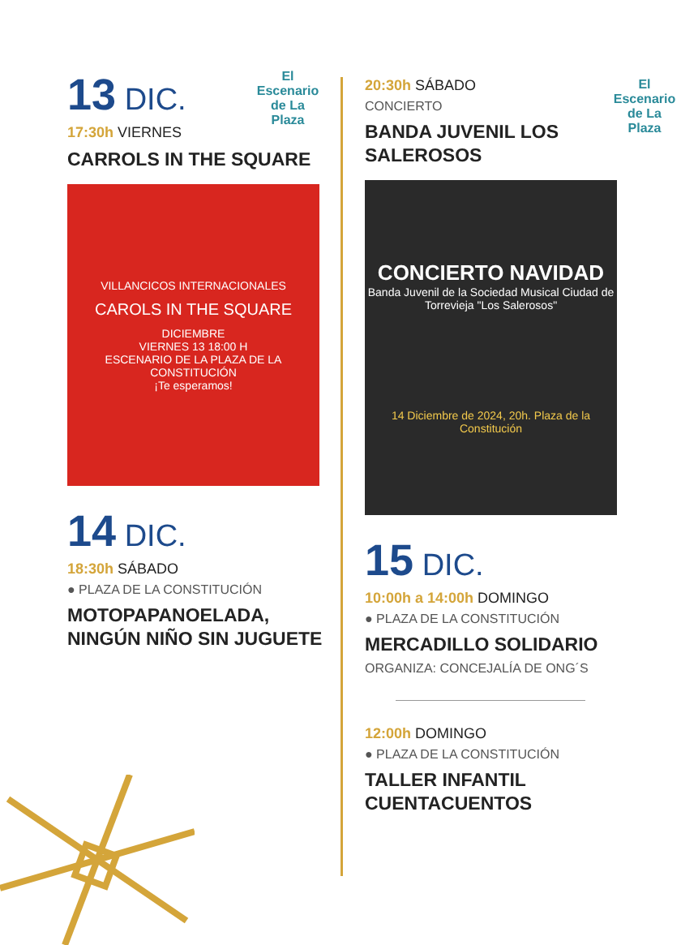El Escenario de La Plaza
13 DIC.
17:30h VIERNES
CARROLS IN THE SQUARE
VILLANCICOS INTERNACIONALES
CAROLS IN THE SQUARE
DICIEMBRE
VIERNES 13 18:00 H
ESCENARIO DE LA PLAZA DE LA CONSTITUCIÓN
¡Te esperamos!
14 DIC.
18:30h SÁBADO
● PLAZA DE LA CONSTITUCIÓN
MOTOPAPANOELADA, NINGÚN NIÑO SIN JUGUETE
El Escenario de La Plaza
20:30h SÁBADO
CONCIERTO
BANDA JUVENIL LOS SALEROSOS
CONCIERTO NAVIDAD
Banda Juvenil de la Sociedad Musical Ciudad de Torrevieja "Los Salerosos"
14 Diciembre de 2024, 20h. Plaza de la Constitución
15 DIC.
10:00h a 14:00h DOMINGO
● PLAZA DE LA CONSTITUCIÓN
MERCADILLO SOLIDARIO
ORGANIZA: CONCEJALÍA DE ONG´S
12:00h DOMINGO
● PLAZA DE LA CONSTITUCIÓN
TALLER INFANTIL CUENTACUENTOS